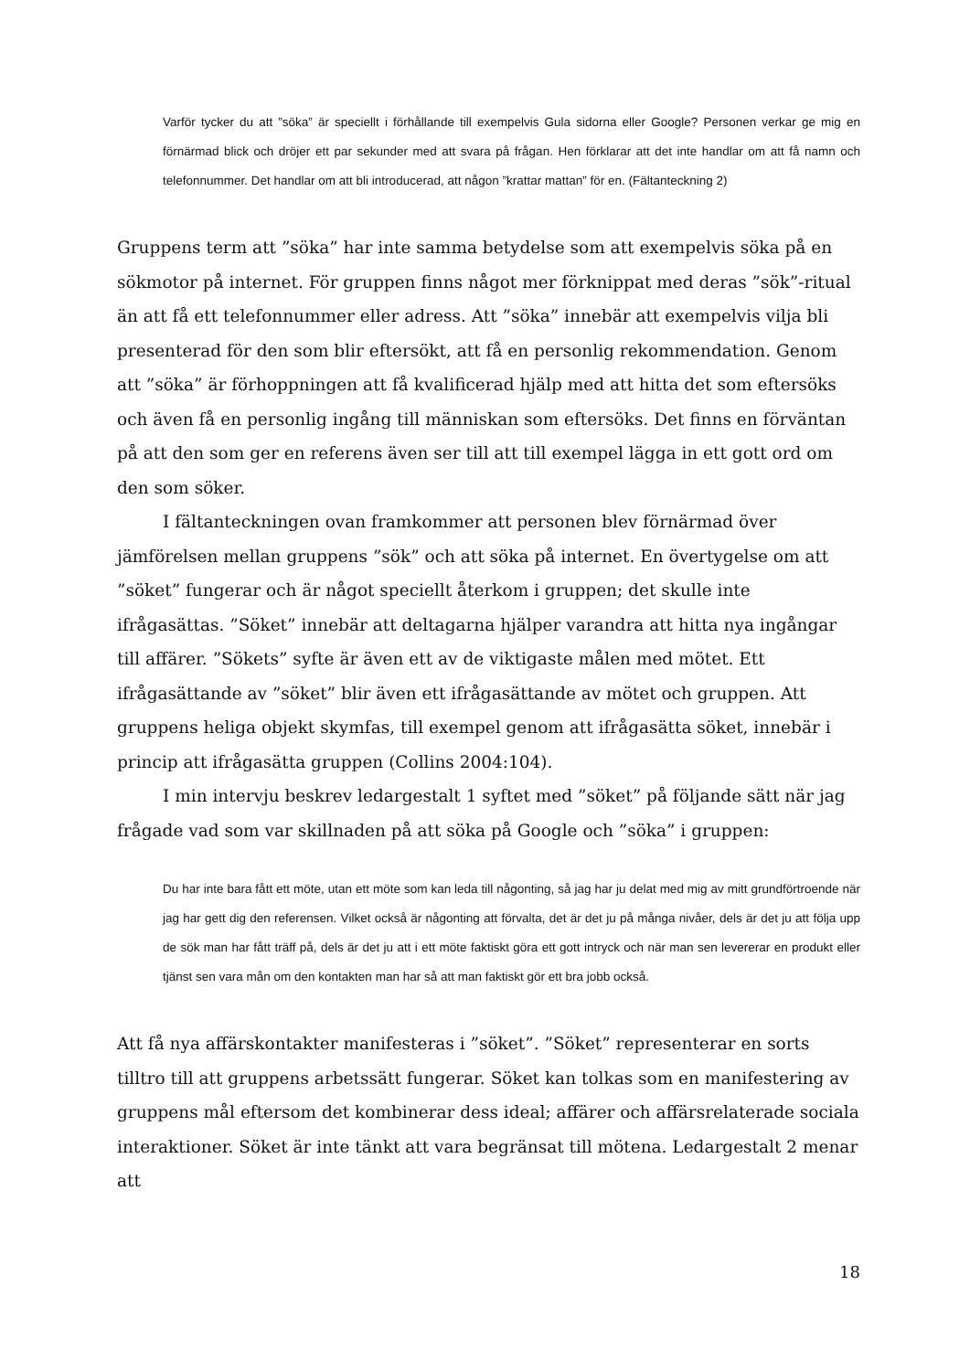Varför tycker du att ”söka” är speciellt i förhållande till exempelvis Gula sidorna eller Google? Personen verkar ge mig en förnärmad blick och dröjer ett par sekunder med att svara på frågan. Hen förklarar att det inte handlar om att få namn och telefonnummer. Det handlar om att bli introducerad, att någon ”krattar mattan” för en. (Fältanteckning 2)
Gruppens term att ”söka” har inte samma betydelse som att exempelvis söka på en sökmotor på internet. För gruppen finns något mer förknippat med deras ”sök”-ritual än att få ett telefonnummer eller adress. Att ”söka” innebär att exempelvis vilja bli presenterad för den som blir eftersökt, att få en personlig rekommendation. Genom att ”söka” är förhoppningen att få kvalificerad hjälp med att hitta det som eftersöks och även få en personlig ingång till människan som eftersöks. Det finns en förväntan på att den som ger en referens även ser till att till exempel lägga in ett gott ord om den som söker.
I fältanteckningen ovan framkommer att personen blev förnärmad över jämförelsen mellan gruppens ”sök” och att söka på internet. En övertygelse om att ”söket” fungerar och är något speciellt återkom i gruppen; det skulle inte ifrågasättas. ”Söket” innebär att deltagarna hjälper varandra att hitta nya ingångar till affärer. ”Sökets” syfte är även ett av de viktigaste målen med mötet. Ett ifrågasättande av ”söket” blir även ett ifrågasättande av mötet och gruppen. Att gruppens heliga objekt skymfas, till exempel genom att ifrågasätta söket, innebär i princip att ifrågasätta gruppen (Collins 2004:104).
I min intervju beskrev ledargestalt 1 syftet med ”söket” på följande sätt när jag frågade vad som var skillnaden på att söka på Google och ”söka” i gruppen:
Du har inte bara fått ett möte, utan ett möte som kan leda till någonting, så jag har ju delat med mig av mitt grundförtroende när jag har gett dig den referensen. Vilket också är någonting att förvalta, det är det ju på många nivåer, dels är det ju att följa upp de sök man har fått träff på, dels är det ju att i ett möte faktiskt göra ett gott intryck och när man sen levererar en produkt eller tjänst sen vara mån om den kontakten man har så att man faktiskt gör ett bra jobb också.
Att få nya affärskontakter manifesteras i ”söket”. ”Söket” representerar en sorts tilltro till att gruppens arbetssätt fungerar. Söket kan tolkas som en manifestering av gruppens mål eftersom det kombinerar dess ideal; affärer och affärsrelaterade sociala interaktioner. Söket är inte tänkt att vara begränsat till mötena. Ledargestalt 2 menar att
18